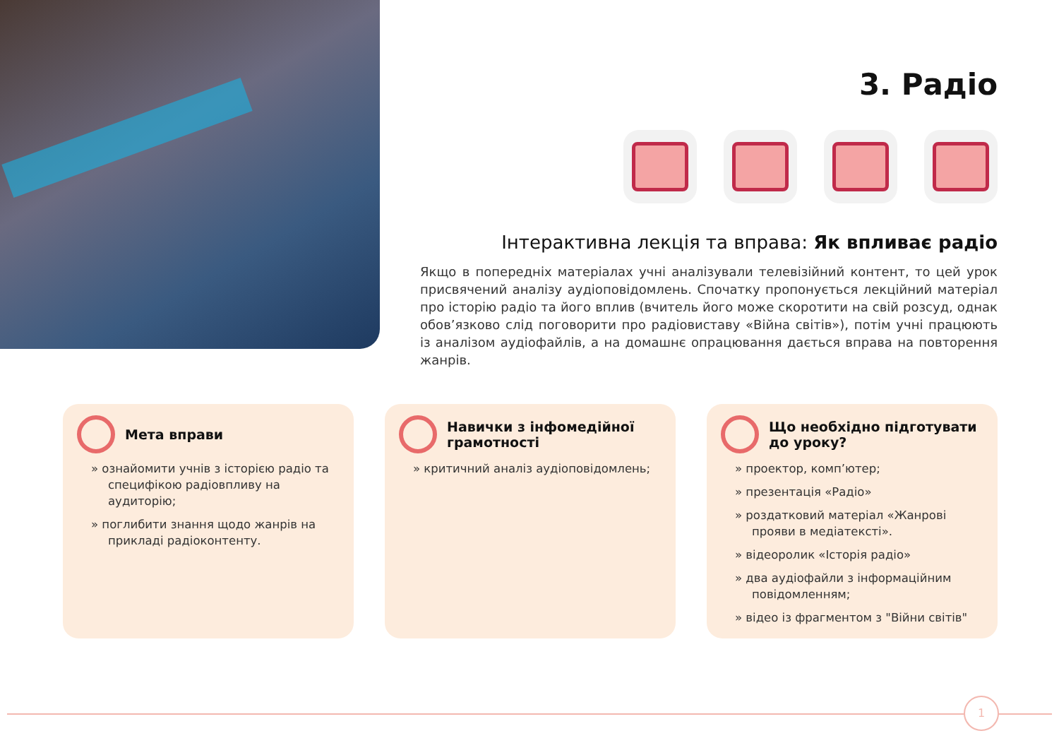3. Радіо
Інтерактивна лекція та вправа: Як впливає радіо
Якщо в попередніх матеріалах учні аналізували телевізійний контент, то цей урок присвячений аналізу аудіоповідомлень. Спочатку пропонується лекційний матеріал про історію радіо та його вплив (вчитель його може скоротити на свій розсуд, однак обов’язково слід поговорити про радіовиставу «Війна світів»), потім учні працюють із аналізом аудіофайлів, а на домашнє опрацювання дається вправа на повторення жанрів.
Мета вправи
» ознайомити учнів з історією радіо та специфікою радіовпливу на аудиторію;
» поглибити знання щодо жанрів на прикладі радіоконтенту.
Навички з інфомедійної грамотності
» критичний аналіз аудіоповідомлень;
Що необхідно підготувати до уроку?
» проектор, комп’ютер;
» презентація «Радіо»
» роздатковий матеріал «Жанрові прояви в медіатексті».
» відеоролик «Історія радіо»
» два аудіофайли з інформаційним повідомленням;
» відео із фрагментом з "Війни світів"
1